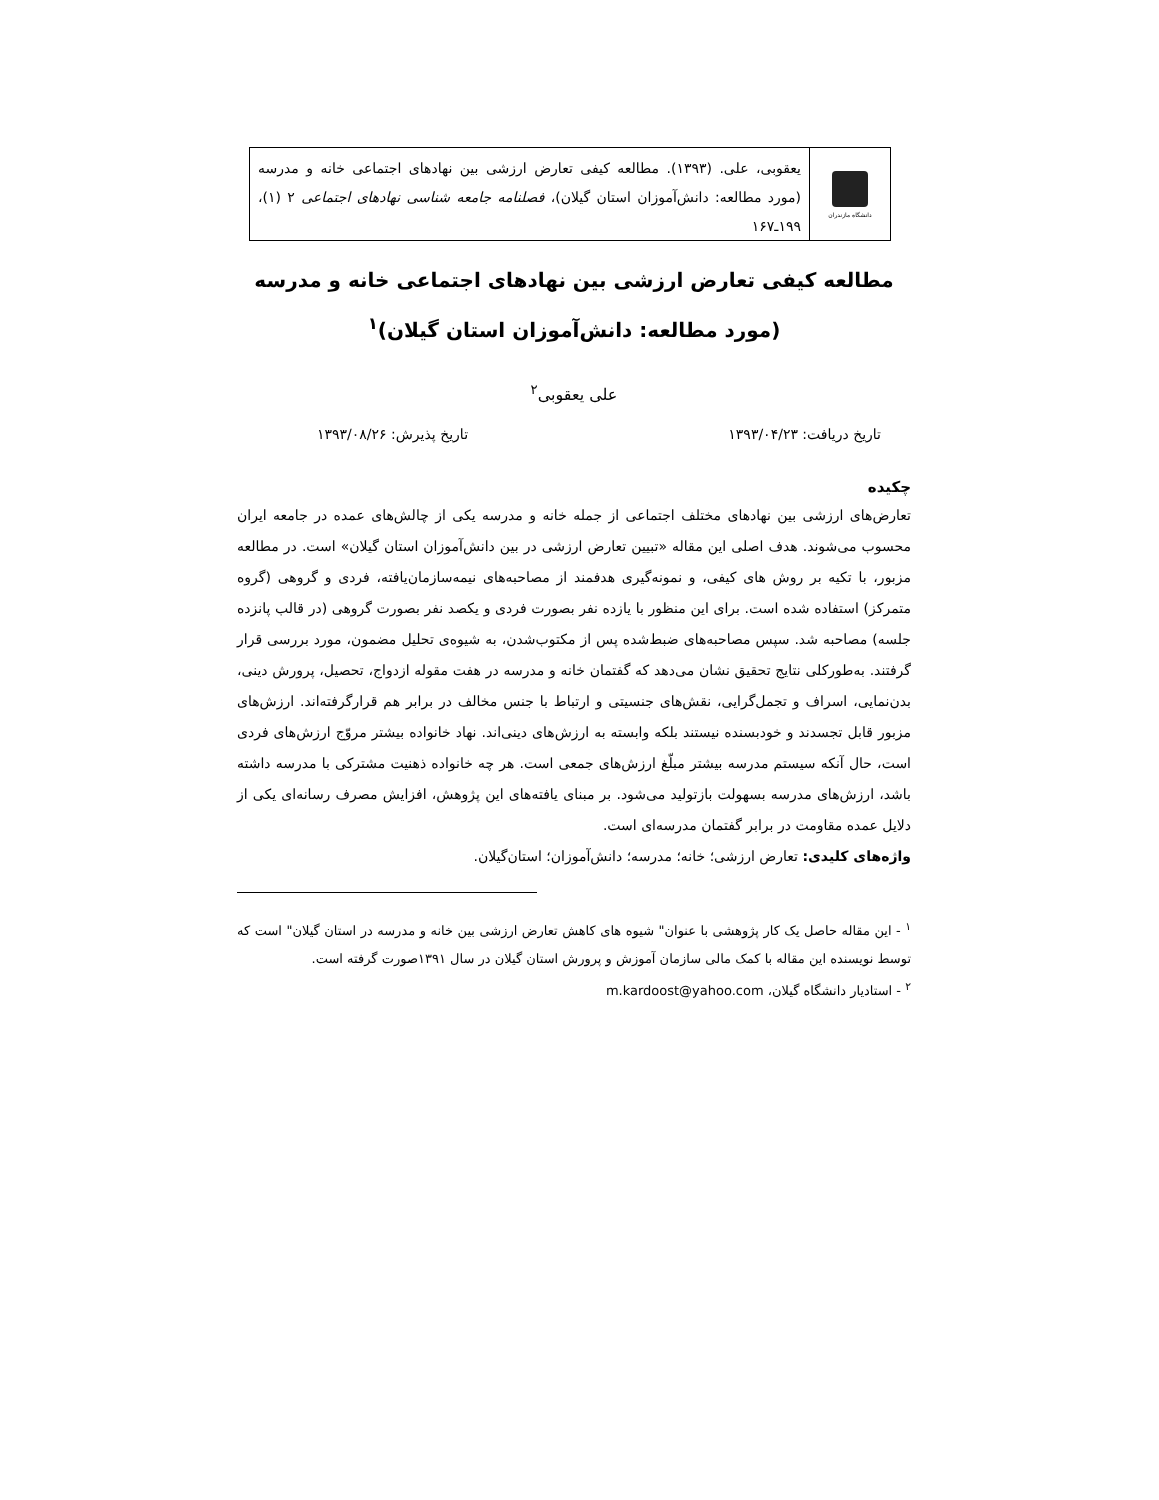دانشگاه مازندران
یعقوبی، علی. (۱۳۹۳). مطالعه کیفی تعارض ارزشی بین نهادهای اجتماعی خانه و مدرسه (مورد مطالعه: دانش‌آموزان استان گیلان)، فصلنامه جامعه شناسی نهادهای اجتماعی ۲ (۱)، ۱۹۹ـ۱۶۷
مطالعه کیفی تعارض ارزشی بین نهادهای اجتماعی خانه و مدرسه
(مورد مطالعه: دانش‌آموزان استان گیلان)<sup>۱</sup>
علی یعقوبی<sup>۲</sup>
تاریخ دریافت: ۱۳۹۳/۰۴/۲۳ تاریخ پذیرش: ۱۳۹۳/۰۸/۲۶
چکیده
تعارض‌های ارزشی بین نهادهای مختلف اجتماعی از جمله خانه و مدرسه یکی از چالش‌های عمده در جامعه ایران محسوب می‌شوند. هدف اصلی این مقاله «تبیین تعارض ارزشی در بین دانش‌آموزان استان گیلان» است. در مطالعه مزبور، با تکیه بر روش های کیفی، و نمونه‌گیری هدفمند از مصاحبه‌های نیمه‌سازمان‌یافته، فردی و گروهی (گروه متمرکز) استفاده شده است. برای این منظور با یازده نفر بصورت فردی و یکصد نفر بصورت گروهی (در قالب پانزده جلسه) مصاحبه شد. سپس مصاحبه‌های ضبط‌شده پس از مکتوب‌شدن، به شیوه‌ی تحلیل مضمون، مورد بررسی قرار گرفتند. به‌طورکلی نتایج تحقیق نشان می‌دهد که گفتمان خانه و مدرسه در هفت مقوله ازدواج، تحصیل، پرورش دینی، بدن‌نمایی، اسراف و تجمل‌گرایی، نقش‌های جنسیتی و ارتباط با جنس مخالف در برابر هم قرارگرفته‌اند. ارزش‌های مزبور قابل تجسدند و خودبسنده نیستند بلکه وابسته به ارزش‌های دینی‌اند. نهاد خانواده بیشتر مروّج ارزش‌های فردی است، حال آنکه سیستم مدرسه بیشتر مبلّغ ارزش‌های جمعی است. هر چه خانواده ذهنیت مشترکی با مدرسه داشته باشد، ارزش‌های مدرسه بسهولت بازتولید می‌شود. بر مبنای یافته‌های این پژوهش، افزایش مصرف رسانه‌ای یکی از دلایل عمده مقاومت در برابر گفتمان مدرسه‌ای است.
واژه‌های کلیدی: تعارض ارزشی؛ خانه؛ مدرسه؛ دانش‌آموزان؛ استان‌گیلان.
<sup>۱</sup> - این مقاله حاصل یک کار پژوهشی با عنوان" شیوه های کاهش تعارض ارزشی بین خانه و مدرسه در استان گیلان" است که توسط نویسنده این مقاله با کمک مالی سازمان آموزش و پرورش استان گیلان در سال ۱۳۹۱صورت گرفته است.
<sup>۲</sup> - استادیار دانشگاه گیلان، m.kardoost@yahoo.com